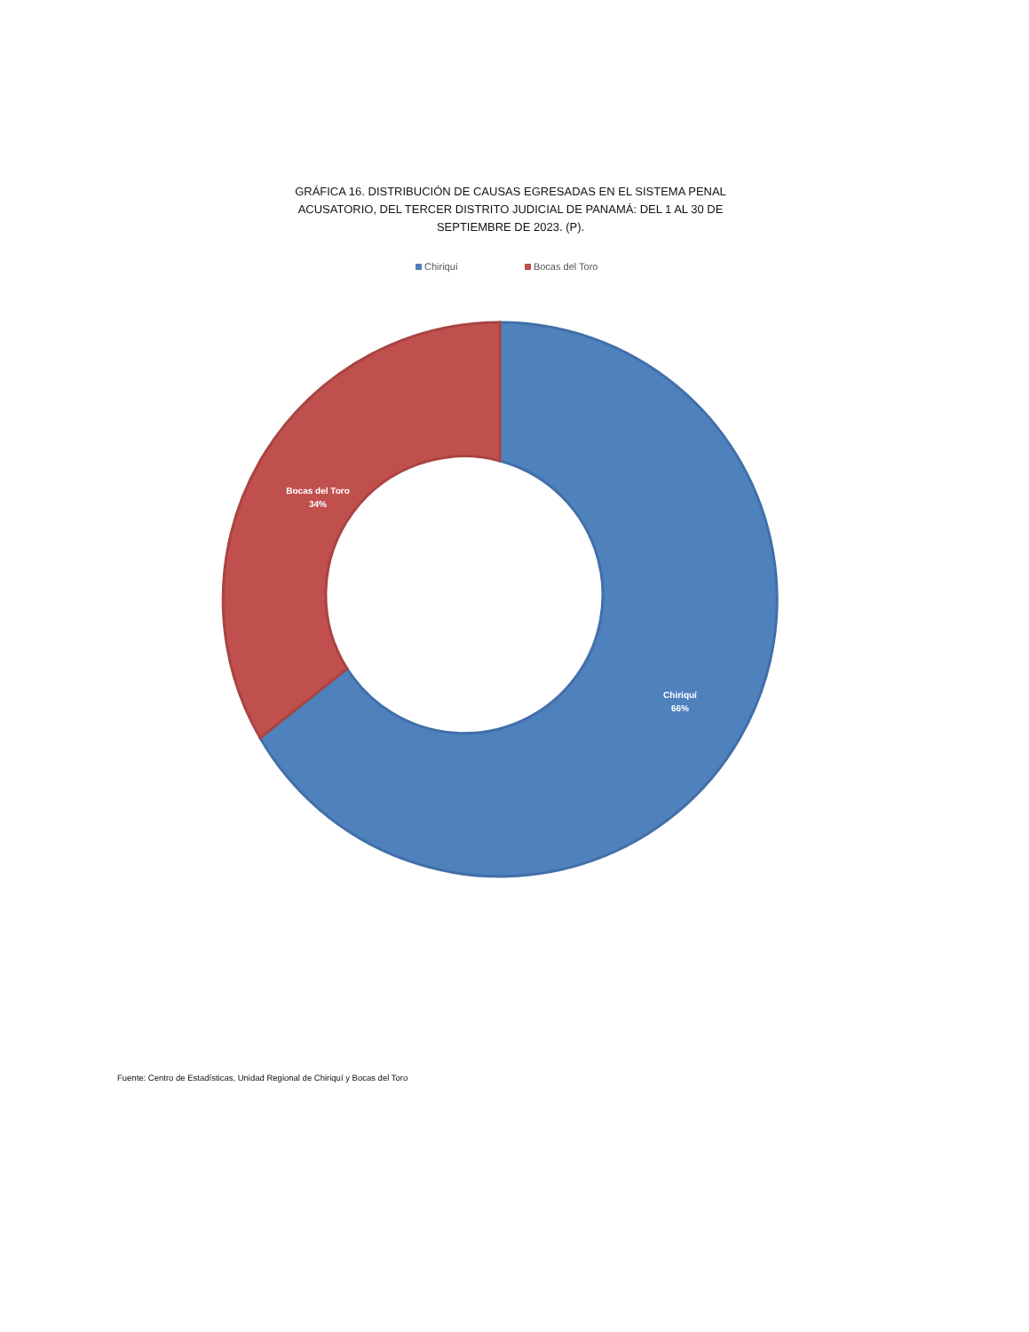GRÁFICA 16. DISTRIBUCIÓN DE CAUSAS EGRESADAS EN EL SISTEMA PENAL ACUSATORIO, DEL TERCER DISTRITO JUDICIAL DE PANAMÁ: DEL 1 AL 30 DE SEPTIEMBRE DE 2023. (P).
Chiriquí Bocas del Toro
Bocas del Toro
34%
Chiriquí
66%
Fuente: Centro de Estadísticas, Unidad Regional de Chiriquí y Bocas del Toro